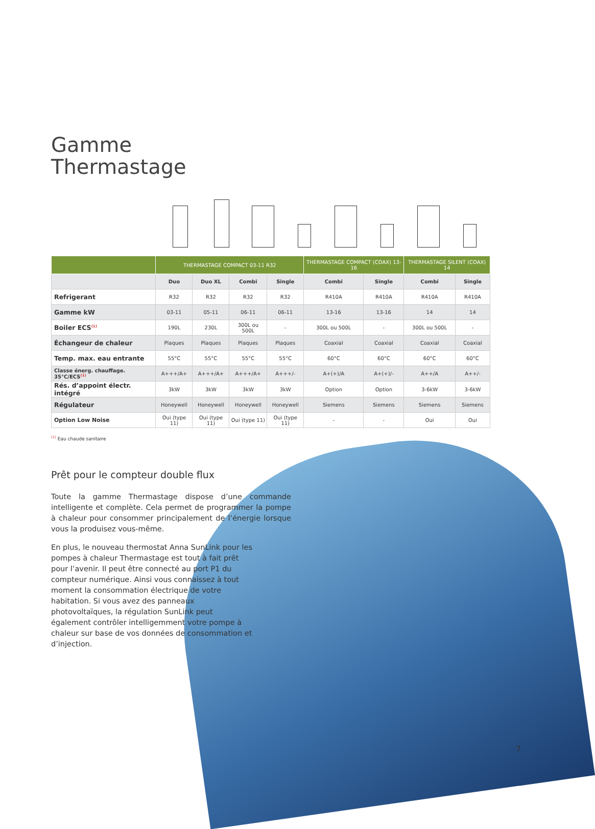Gamme
Thermastage
| | THERMASTAGE COMPACT 03-11 R32 | | | | THERMASTAGE COMPACT (COAX) 13-16 | | THERMASTAGE SILENT (COAX) 14 | |
| --- | --- | --- | --- | --- | --- | --- | --- | --- |
| | Duo | Duo XL | Combi | Single | Combi | Single | Combi | Single |
| Refrigerant | R32 | R32 | R32 | R32 | R410A | R410A | R410A | R410A |
| Gamme kW | 03-11 | 05-11 | 06-11 | 06-11 | 13-16 | 13-16 | 14 | 14 |
| Boiler ECS<sup>(1)</sup> | 190L | 230L | 300L ou 500L | - | 300L ou 500L | - | 300L ou 500L | - |
| Échangeur de chaleur | Plaques | Plaques | Plaques | Plaques | Coaxial | Coaxial | Coaxial | Coaxial |
| Temp. max. eau entrante | 55°C | 55°C | 55°C | 55°C | 60°C | 60°C | 60°C | 60°C |
| Classe énerg. chauffage. 35°C/ECS<sup>(1)</sup> | A+++/A+ | A+++/A+ | A+++/A+ | A+++/- | A+(+)/A | A+(+)/- | A++/A | A++/- |
| Rés. d’appoint électr. intégré | 3kW | 3kW | 3kW | 3kW | Option | Option | 3-6kW | 3-6kW |
| Régulateur | Honeywell | Honeywell | Honeywell | Honeywell | Siemens | Siemens | Siemens | Siemens |
| Option Low Noise | Oui (type 11) | Oui (type 11) | Oui (type 11) | Oui (type 11) | - | - | Oui | Oui |
<sup>(1)</sup> Eau chaude sanitaire
Prêt pour le compteur double flux
Toute la gamme Thermastage dispose d’une commande intelligente et complète. Cela permet de programmer la pompe à chaleur pour consommer principalement de l’énergie lorsque vous la produisez vous-même.
En plus, le nouveau thermostat Anna SunLink pour les pompes à chaleur Thermastage est tout à fait prêt pour l’avenir. Il peut être connecté au port P1 du compteur numérique. Ainsi vous connaissez à tout moment la consommation électrique de votre habitation. Si vous avez des panneaux photovoltaïques, la régulation SunLink peut également contrôler intelligemment votre pompe à chaleur sur base de vos données de consommation et d’injection.
7